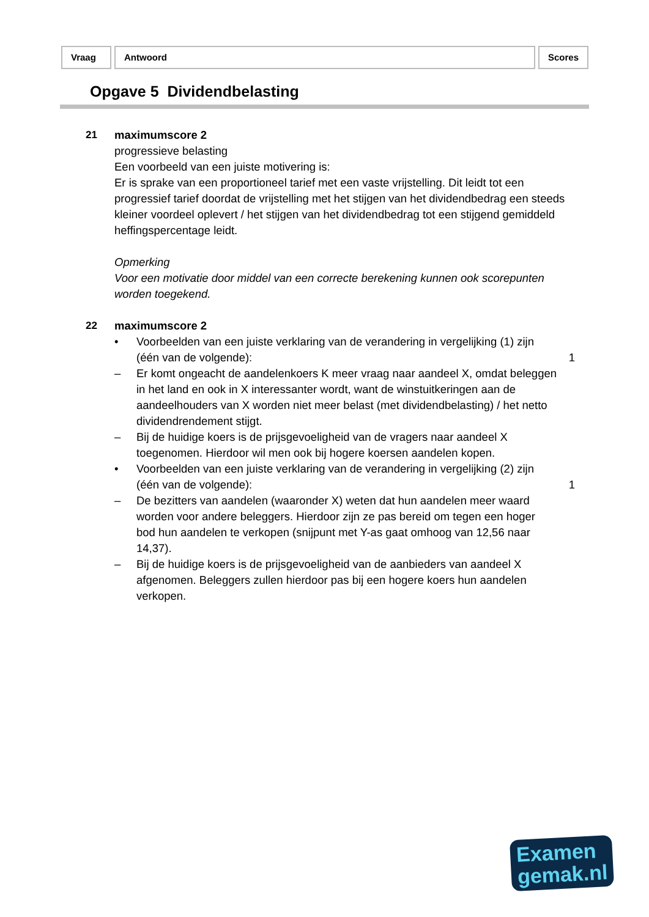Vraag Antwoord Scores
Opgave 5 Dividendbelasting
21 maximumscore 2
progressieve belasting
Een voorbeeld van een juiste motivering is:
Er is sprake van een proportioneel tarief met een vaste vrijstelling. Dit leidt tot een progressief tarief doordat de vrijstelling met het stijgen van het dividendbedrag een steeds kleiner voordeel oplevert / het stijgen van het dividendbedrag tot een stijgend gemiddeld heffingspercentage leidt.
Opmerking
Voor een motivatie door middel van een correcte berekening kunnen ook scorepunten worden toegekend.
22 maximumscore 2
• Voorbeelden van een juiste verklaring van de verandering in vergelijking (1) zijn (één van de volgende):
1
– Er komt ongeacht de aandelenkoers K meer vraag naar aandeel X, omdat beleggen in het land en ook in X interessanter wordt, want de winstuitkeringen aan de aandeelhouders van X worden niet meer belast (met dividendbelasting) / het netto dividendrendement stijgt.
– Bij de huidige koers is de prijsgevoeligheid van de vragers naar aandeel X toegenomen. Hierdoor wil men ook bij hogere koersen aandelen kopen.
• Voorbeelden van een juiste verklaring van de verandering in vergelijking (2) zijn (één van de volgende):
1
– De bezitters van aandelen (waaronder X) weten dat hun aandelen meer waard worden voor andere beleggers. Hierdoor zijn ze pas bereid om tegen een hoger bod hun aandelen te verkopen (snijpunt met Y-as gaat omhoog van 12,56 naar 14,37).
– Bij de huidige koers is de prijsgevoeligheid van de aanbieders van aandeel X afgenomen. Beleggers zullen hierdoor pas bij een hogere koers hun aandelen verkopen.
Examen
gemak.nl